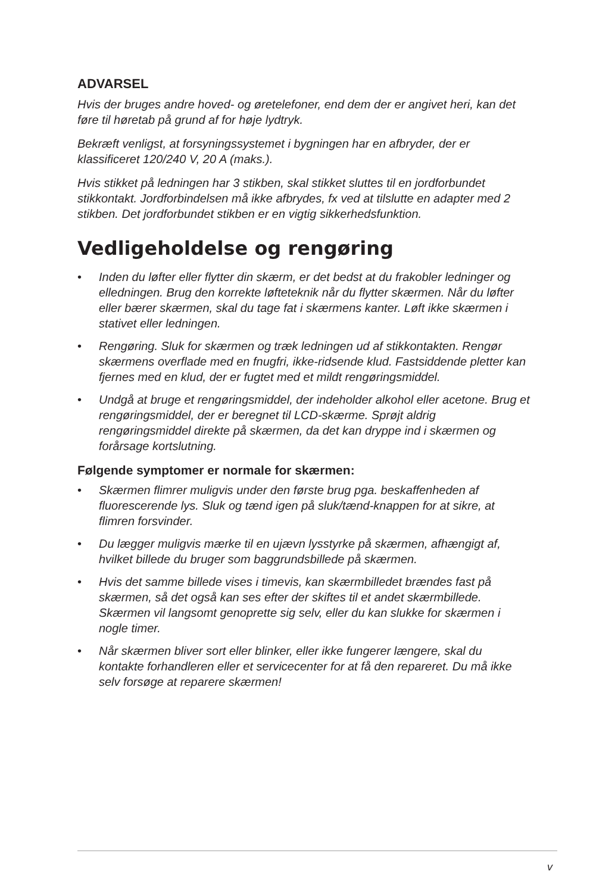ADVARSEL
Hvis der bruges andre hoved- og øretelefoner, end dem der er angivet heri, kan det føre til høretab på grund af for høje lydtryk.
Bekræft venligst, at forsyningssystemet i bygningen har en afbryder, der er klassificeret 120/240 V, 20 A (maks.).
Hvis stikket på ledningen har 3 stikben, skal stikket sluttes til en jordforbundet stikkontakt. Jordforbindelsen må ikke afbrydes, fx ved at tilslutte en adapter med 2 stikben. Det jordforbundet stikben er en vigtig sikkerhedsfunktion.
Vedligeholdelse og rengøring
• Inden du løfter eller flytter din skærm, er det bedst at du frakobler ledninger og elledningen. Brug den korrekte løfteteknik når du flytter skærmen. Når du løfter eller bærer skærmen, skal du tage fat i skærmens kanter. Løft ikke skærmen i stativet eller ledningen.
• Rengøring. Sluk for skærmen og træk ledningen ud af stikkontakten. Rengør skærmens overflade med en fnugfri, ikke-ridsende klud. Fastsiddende pletter kan fjernes med en klud, der er fugtet med et mildt rengøringsmiddel.
• Undgå at bruge et rengøringsmiddel, der indeholder alkohol eller acetone. Brug et rengøringsmiddel, der er beregnet til LCD-skærme. Sprøjt aldrig rengøringsmiddel direkte på skærmen, da det kan dryppe ind i skærmen og forårsage kortslutning.
Følgende symptomer er normale for skærmen:
• Skærmen flimrer muligvis under den første brug pga. beskaffenheden af fluorescerende lys. Sluk og tænd igen på sluk/tænd-knappen for at sikre, at flimren forsvinder.
• Du lægger muligvis mærke til en ujævn lysstyrke på skærmen, afhængigt af, hvilket billede du bruger som baggrundsbillede på skærmen.
• Hvis det samme billede vises i timevis, kan skærmbilledet brændes fast på skærmen, så det også kan ses efter der skiftes til et andet skærmbillede. Skærmen vil langsomt genoprette sig selv, eller du kan slukke for skærmen i nogle timer.
• Når skærmen bliver sort eller blinker, eller ikke fungerer længere, skal du kontakte forhandleren eller et servicecenter for at få den repareret. Du må ikke selv forsøge at reparere skærmen!
v